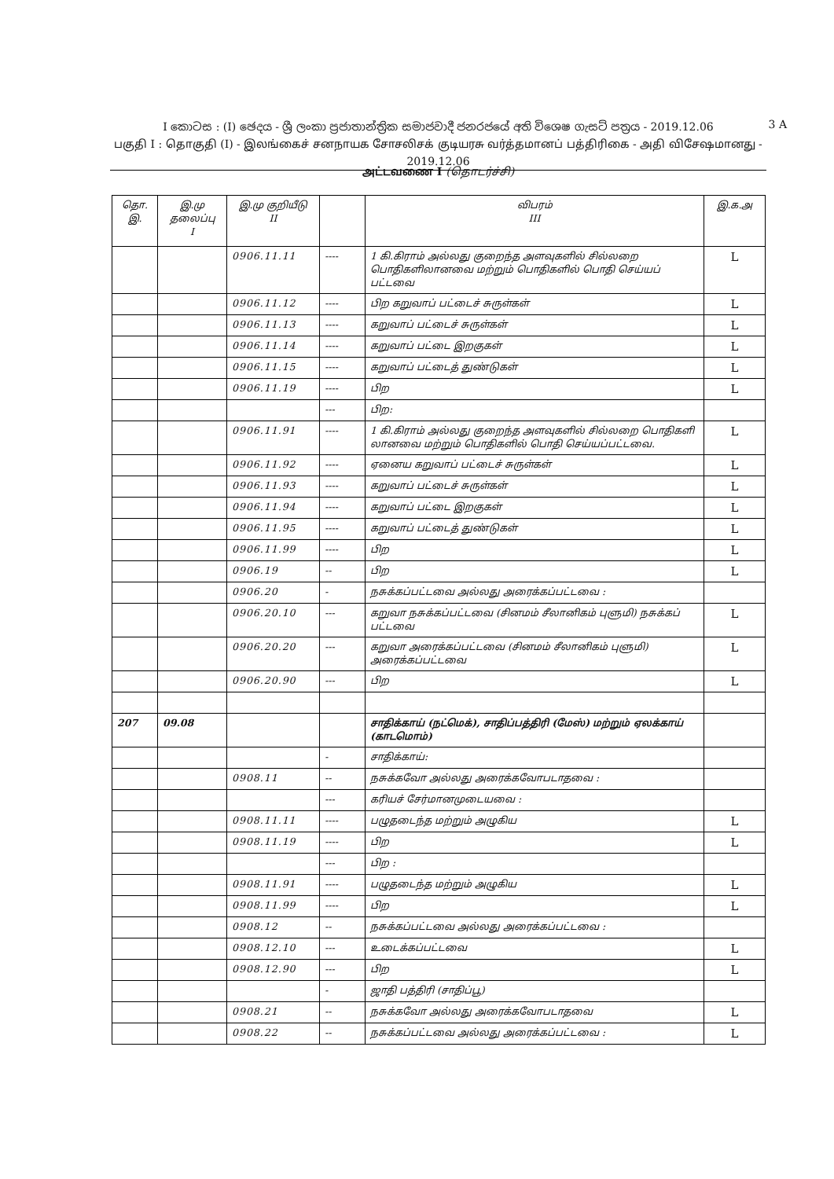I කොටස : (I) ඡෙදය - ශ්‍රී ලංකා ප්‍රජාතාන්ත්‍රික සමාජවාදී ජනරජයේ අති විශෙෂ ගැසට් පත්‍රය - 2019.12.06
பகுதி I : தொகுதி (I) - இலங்கைச் சனநாயக சோசலிசக் குடியரசு வர்த்தமானப் பத்திரிகை - அதி விசேஷமானது - 2019.12.06
3 A
அட்டவணை I (தொடர்ச்சி)
| தொ. இ. | இ.மு தலைப்பு I | இ.மு குறியீடு II | | விபரம் III | இ.க.அ |
| --- | --- | --- | --- | --- | --- |
| | | 0906.11.11 | ---- | 1 கி.கிராம் அல்லது குறைந்த அளவுகளில் சில்லறை பொதிகளிலானவை மற்றும் பொதிகளில் பொதி செய்யப் பட்டவை | L |
| | | 0906.11.12 | ---- | பிற கறுவாப் பட்டைச் சுருள்கள் | L |
| | | 0906.11.13 | ---- | கறுவாப் பட்டைச் சுருள்கள் | L |
| | | 0906.11.14 | ---- | கறுவாப் பட்டை இறகுகள் | L |
| | | 0906.11.15 | ---- | கறுவாப் பட்டைத் துண்டுகள் | L |
| | | 0906.11.19 | ---- | பிற | L |
| | | | --- | பிற: | |
| | | 0906.11.91 | ---- | 1 கி.கிராம் அல்லது குறைந்த அளவுகளில் சில்லறை பொதிகளி லானவை மற்றும் பொதிகளில் பொதி செய்யப்பட்டவை. | L |
| | | 0906.11.92 | ---- | ஏனைய கறுவாப் பட்டைச் சுருள்கள் | L |
| | | 0906.11.93 | ---- | கறுவாப் பட்டைச் சுருள்கள் | L |
| | | 0906.11.94 | ---- | கறுவாப் பட்டை இறகுகள் | L |
| | | 0906.11.95 | ---- | கறுவாப் பட்டைத் துண்டுகள் | L |
| | | 0906.11.99 | ---- | பிற | L |
| | | 0906.19 | -- | பிற | L |
| | | 0906.20 | - | நசுக்கப்பட்டவை அல்லது அரைக்கப்பட்டவை : | |
| | | 0906.20.10 | --- | கறுவா நசுக்கப்பட்டவை (சினமம் சீலானிகம் புளுமி) நசுக்கப் பட்டவை | L |
| | | 0906.20.20 | --- | கறுவா அரைக்கப்பட்டவை (சினமம் சீலானிகம் புளுமி) அரைக்கப்பட்டவை | L |
| | | 0906.20.90 | --- | பிற | L |
| 207 | 09.08 | | | சாதிக்காய் (நட்மெக்), சாதிப்பத்திரி (மேஸ்) மற்றும் ஏலக்காய் (காடமொம்) | |
| | | | - | சாதிக்காய்: | |
| | | 0908.11 | -- | நசுக்கவோ அல்லது அரைக்கவோபடாதவை : | |
| | | | --- | கரியச் சேர்மானமுடையவை : | |
| | | 0908.11.11 | ---- | பழுதடைந்த மற்றும் அழுகிய | L |
| | | 0908.11.19 | ---- | பிற | L |
| | | | --- | பிற : | |
| | | 0908.11.91 | ---- | பழுதடைந்த மற்றும் அழுகிய | L |
| | | 0908.11.99 | ---- | பிற | L |
| | | 0908.12 | -- | நசுக்கப்பட்டவை அல்லது அரைக்கப்பட்டவை : | |
| | | 0908.12.10 | --- | உடைக்கப்பட்டவை | L |
| | | 0908.12.90 | --- | பிற | L |
| | | | - | ஜாதி பத்திரி (சாதிப்பூ) | |
| | | 0908.21 | -- | நசுக்கவோ அல்லது அரைக்கவோபடாதவை | L |
| | | 0908.22 | -- | நசுக்கப்பட்டவை அல்லது அரைக்கப்பட்டவை : | L |